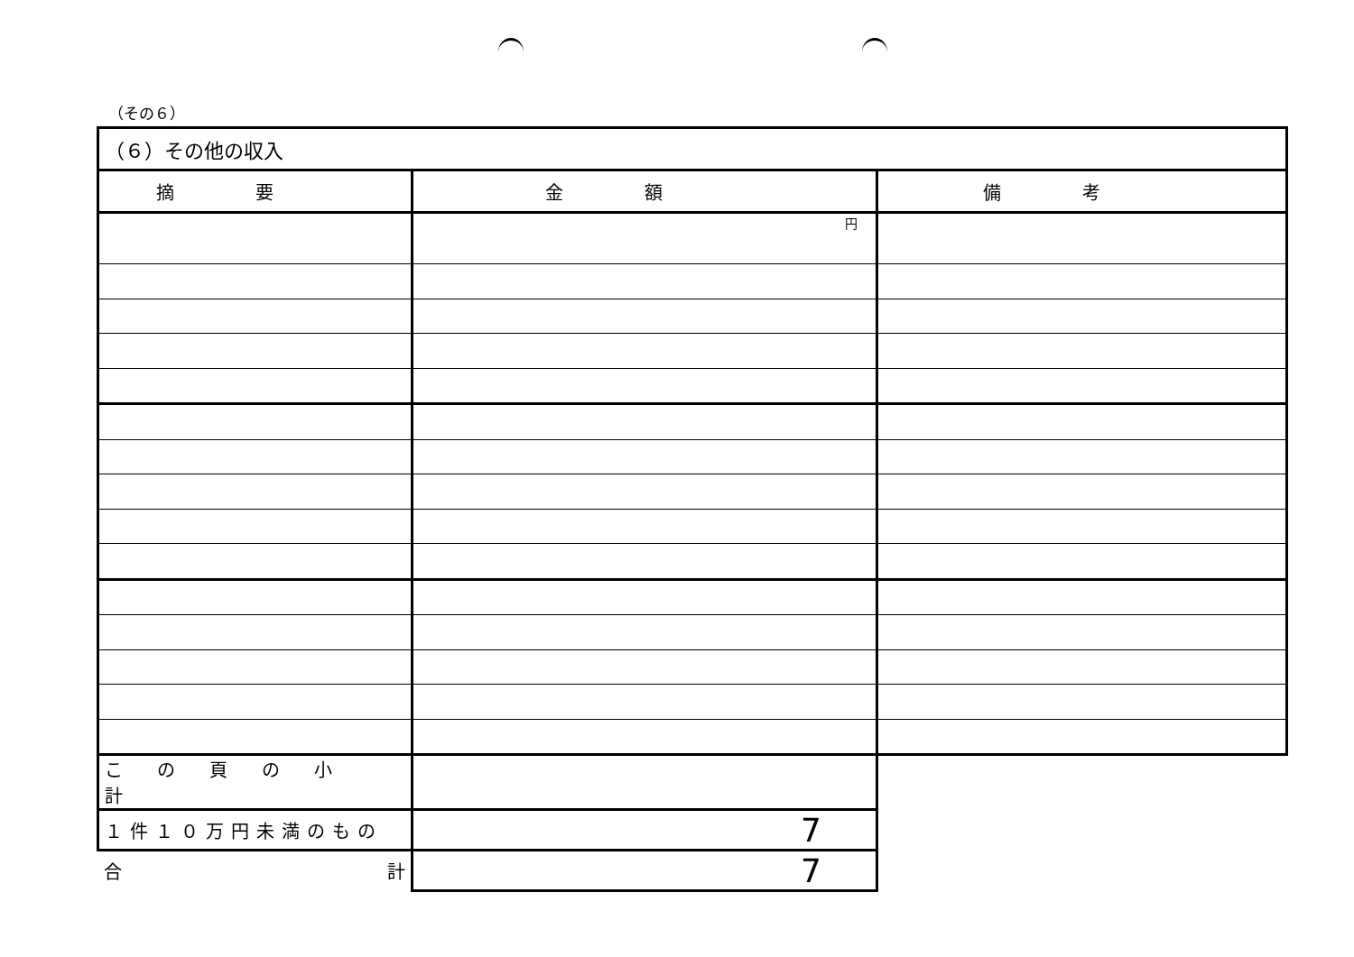（その６）
| （６）その他の収入 | | |
| 摘要 | 金額 | 備考 |
| | 円 | |
| この頁の小計 | | |
| １件１０万円未満のもの | 7 | |
| 合 計 | 7 | |